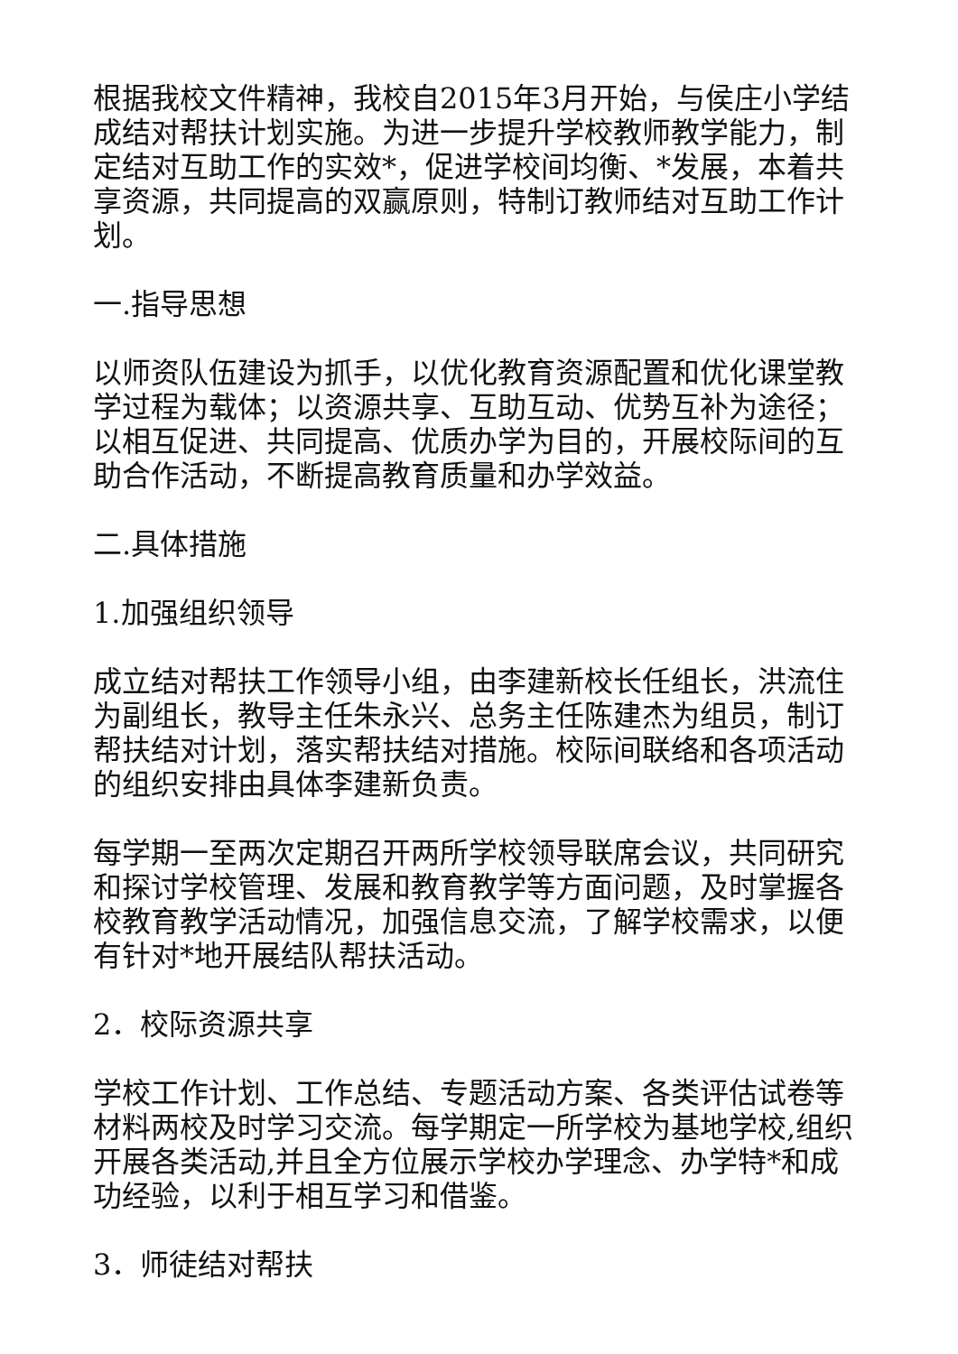根据我校文件精神，我校自2015年3月开始，与侯庄小学结成结对帮扶计划实施。为进一步提升学校教师教学能力，制定结对互助工作的实效*，促进学校间均衡、*发展，本着共享资源，共同提高的双赢原则，特制订教师结对互助工作计划。
一.指导思想
以师资队伍建设为抓手，以优化教育资源配置和优化课堂教学过程为载体；以资源共享、互助互动、优势互补为途径；以相互促进、共同提高、优质办学为目的，开展校际间的互助合作活动，不断提高教育质量和办学效益。
二.具体措施
1.加强组织领导
成立结对帮扶工作领导小组，由李建新校长任组长，洪流住为副组长，教导主任朱永兴、总务主任陈建杰为组员，制订帮扶结对计划，落实帮扶结对措施。校际间联络和各项活动的组织安排由具体李建新负责。
每学期一至两次定期召开两所学校领导联席会议，共同研究和探讨学校管理、发展和教育教学等方面问题，及时掌握各校教育教学活动情况，加强信息交流，了解学校需求，以便有针对*地开展结队帮扶活动。
2．校际资源共享
学校工作计划、工作总结、专题活动方案、各类评估试卷等材料两校及时学习交流。每学期定一所学校为基地学校,组织开展各类活动,并且全方位展示学校办学理念、办学特*和成功经验，以利于相互学习和借鉴。
3．师徒结对帮扶